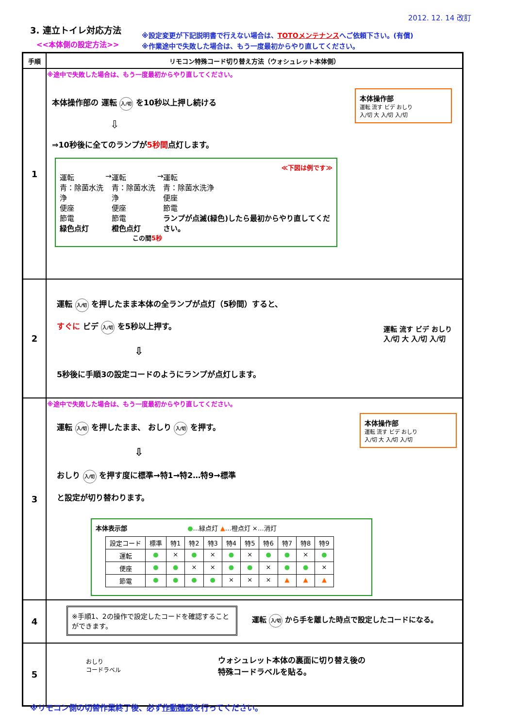2012. 12. 14 改訂
3. 連立トイレ対応方法
<<本体側の設定方法>>
※設定変更が下記説明書で行えない場合は、TOTOメンテナンスへご依頼下さい。(有償)
※作業途中で失敗した場合は、もう一度最初からやり直してください。
| 手順 | リモコン特殊コード切り替え方法（ウォシュレット本体側） |
| --- | --- |
| 1 | ※途中で失敗した場合は、もう一度最初からやり直してください。 本体操作部の 運転 入/切 を10秒以上押し続ける ⇩ ⇒10秒後に全てのランプが 5秒間 点灯します。 ≪下図は例です≫ 運転 青：除菌水洗浄 便座 節電 緑色点灯 → 運転 青：除菌水洗浄 便座 節電 橙色点灯 → 運転 青：除菌水洗浄 便座 節電 ランプが点滅(緑色)したら最初からやり直してください。 この間 5秒 本体操作部 運転 流す ビデ おしり 入/切 大 入/切 入/切 |
| 2 | 運転 入/切 を押したまま本体の全ランプが点灯（5秒間）すると、 すぐに ビデ 入/切 を5秒以上押す。 ⇩ 5秒後に手順3の設定コードのようにランプが点灯します。 運転 流す ビデ おしり 入/切 大 入/切 入/切 |
| 3 | ※途中で失敗した場合は、もう一度最初からやり直してください。 運転 入/切 を押したまま、 おしり 入/切 を押す。 ⇩ おしり 入/切 を押す度に標準→特1→特2…特9→標準 と設定が切り替わります。 本体操作部 運転 流す ビデ おしり 入/切 大 入/切 入/切 本体表示部 ● …緑点灯 ▲ …橙点灯 ×…消灯 / 設定コード / 標準 / 特1 / 特2 / 特3 / 特4 / 特5 / 特6 / 特7 / 特8 / 特9 / / --- / --- / --- / --- / --- / --- / --- / --- / --- / --- / --- / / 運転 / ● / × / ● / × / ● / × / ● / ● / × / ● / / 便座 / ● / ● / × / × / ● / ● / × / ● / ● / × / / 節電 / ● / ● / ● / ● / × / × / × / ▲ / ▲ / ▲ / |
| 4 | ※手順1、2の操作で設定したコードを確認することができます。 運転 入/切 から手を離した時点で設定したコードになる。 |
| 5 | おしり コードラベル ウォシュレット本体の裏面に切り替え後の 特殊コードラベルを貼る。 |
※リモコン側の切替作業終了後、必ず作動確認を行ってください。